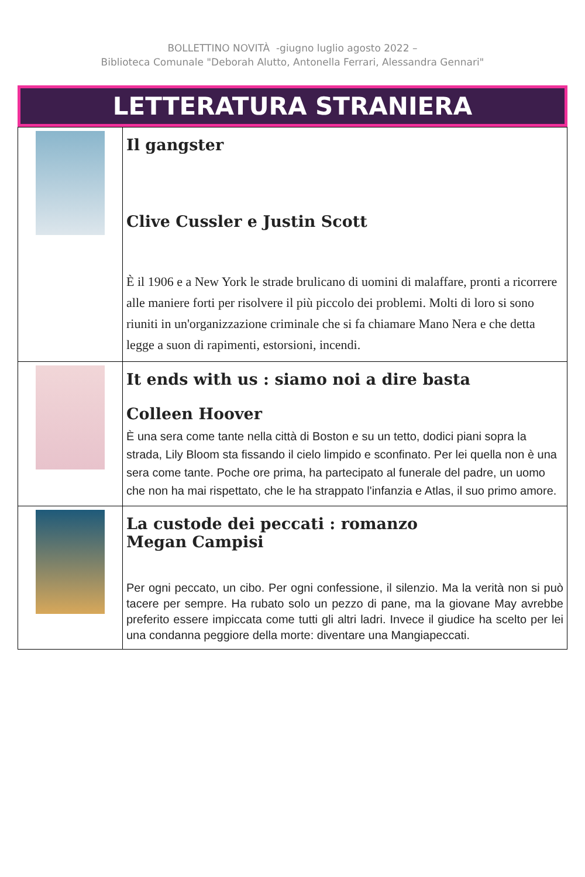BOLLETTINO NOVITÀ -giugno luglio agosto 2022 –
Biblioteca Comunale "Deborah Alutto, Antonella Ferrari, Alessandra Gennari"
LETTERATURA STRANIERA
| | Il gangster Clive Cussler e Justin Scott È il 1906 e a New York le strade brulicano di uomini di malaffare, pronti a ricorrere alle maniere forti per risolvere il più piccolo dei problemi. Molti di loro si sono riuniti in un'organizzazione criminale che si fa chiamare Mano Nera e che detta legge a suon di rapimenti, estorsioni, incendi. |
| | It ends with us : siamo noi a dire basta Colleen Hoover È una sera come tante nella città di Boston e su un tetto, dodici piani sopra la strada, Lily Bloom sta fissando il cielo limpido e sconfinato. Per lei quella non è una sera come tante. Poche ore prima, ha partecipato al funerale del padre, un uomo che non ha mai rispettato, che le ha strappato l'infanzia e Atlas, il suo primo amore. |
| | La custode dei peccati : romanzo Megan Campisi Per ogni peccato, un cibo. Per ogni confessione, il silenzio. Ma la verità non si può tacere per sempre. Ha rubato solo un pezzo di pane, ma la giovane May avrebbe preferito essere impiccata come tutti gli altri ladri. Invece il giudice ha scelto per lei una condanna peggiore della morte: diventare una Mangiapeccati. |